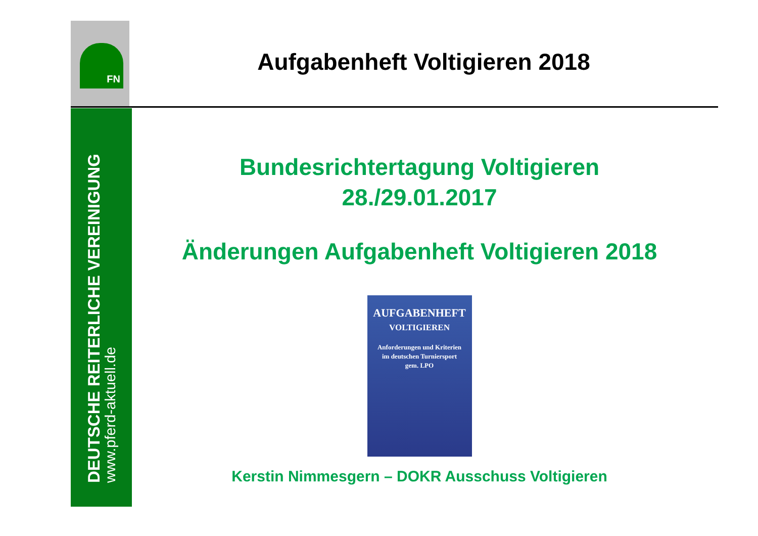FN
DEUTSCHE REITERLICHE VEREINIGUNG
www.pferd-aktuell.de
Aufgabenheft Voltigieren 2018
Bundesrichtertagung Voltigieren
28./29.01.2017
Änderungen Aufgabenheft Voltigieren 2018
AUFGABENHEFT
VOLTIGIEREN
Anforderungen und Kriterien
im deutschen Turniersport
gem. LPO
Kerstin Nimmesgern – DOKR Ausschuss Voltigieren